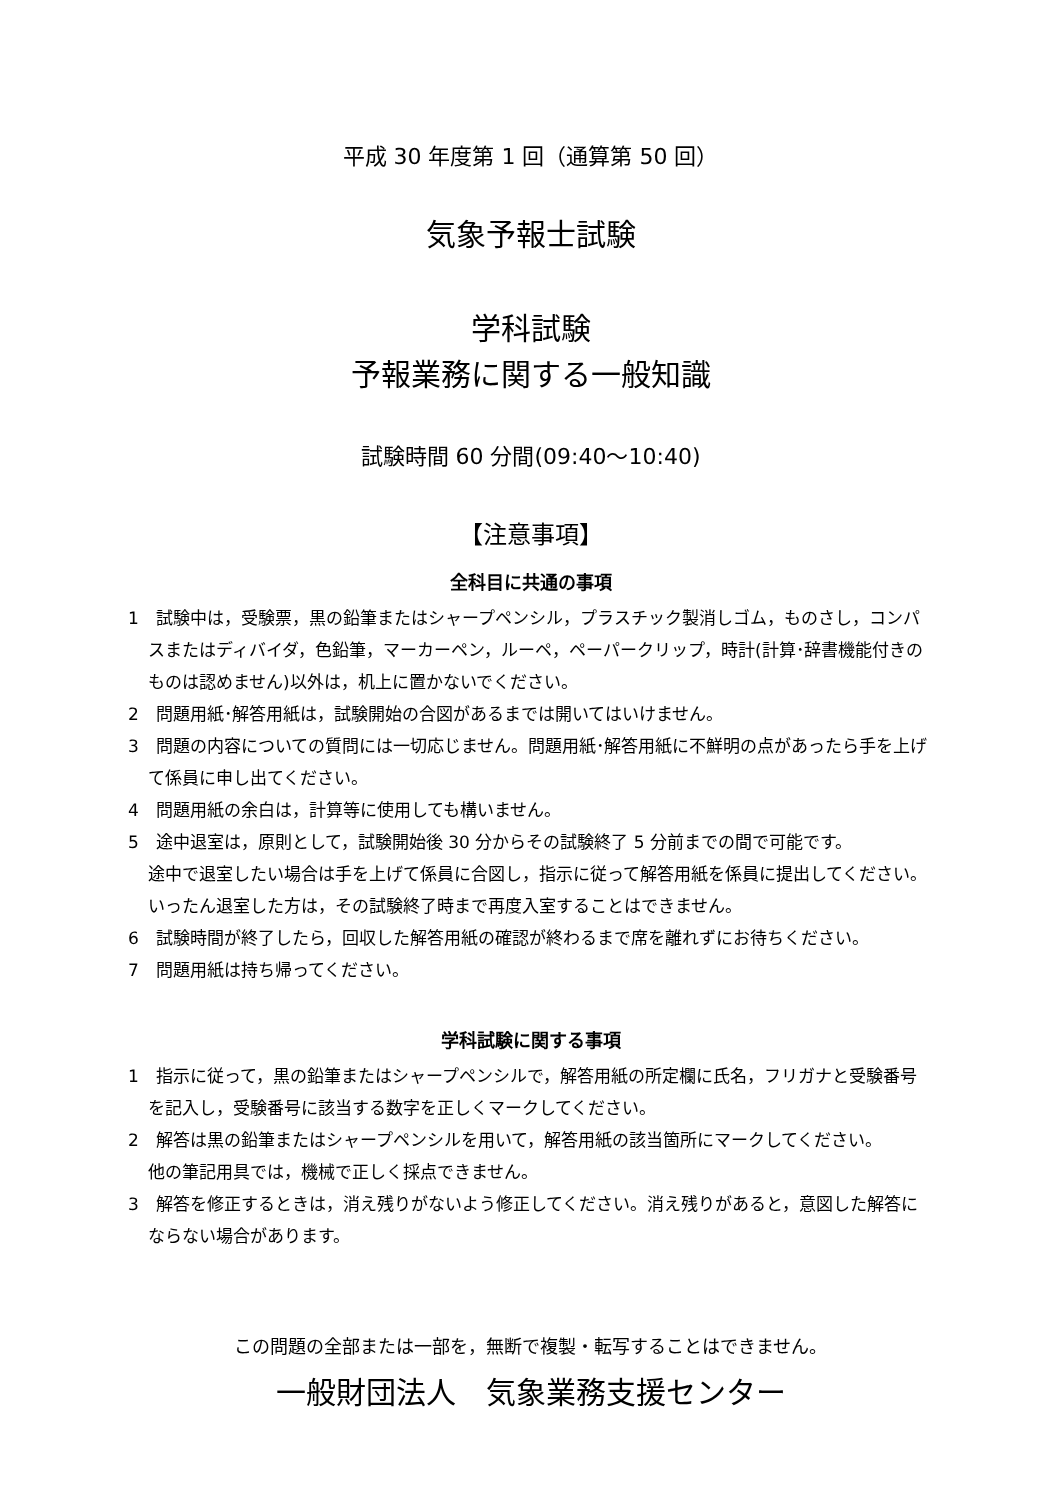平成 30 年度第 1 回（通算第 50 回）
気象予報士試験
学科試験
予報業務に関する一般知識
試験時間 60 分間(09:40～10:40)
【注意事項】
全科目に共通の事項
1　試験中は，受験票，黒の鉛筆またはシャープペンシル，プラスチック製消しゴム，ものさし，コンパスまたはディバイダ，色鉛筆，マーカーペン，ルーペ，ペーパークリップ，時計(計算･辞書機能付きのものは認めません)以外は，机上に置かないでください。
2　問題用紙･解答用紙は，試験開始の合図があるまでは開いてはいけません。
3　問題の内容についての質問には一切応じません。問題用紙･解答用紙に不鮮明の点があったら手を上げて係員に申し出てください。
4　問題用紙の余白は，計算等に使用しても構いません。
5　途中退室は，原則として，試験開始後 30 分からその試験終了 5 分前までの間で可能です。
途中で退室したい場合は手を上げて係員に合図し，指示に従って解答用紙を係員に提出してください。いったん退室した方は，その試験終了時まで再度入室することはできません。
6　試験時間が終了したら，回収した解答用紙の確認が終わるまで席を離れずにお待ちください。
7　問題用紙は持ち帰ってください。
学科試験に関する事項
1　指示に従って，黒の鉛筆またはシャープペンシルで，解答用紙の所定欄に氏名，フリガナと受験番号を記入し，受験番号に該当する数字を正しくマークしてください。
2　解答は黒の鉛筆またはシャープペンシルを用いて，解答用紙の該当箇所にマークしてください。
他の筆記用具では，機械で正しく採点できません。
3　解答を修正するときは，消え残りがないよう修正してください。消え残りがあると，意図した解答にならない場合があります。
この問題の全部または一部を，無断で複製・転写することはできません。
一般財団法人　気象業務支援センター